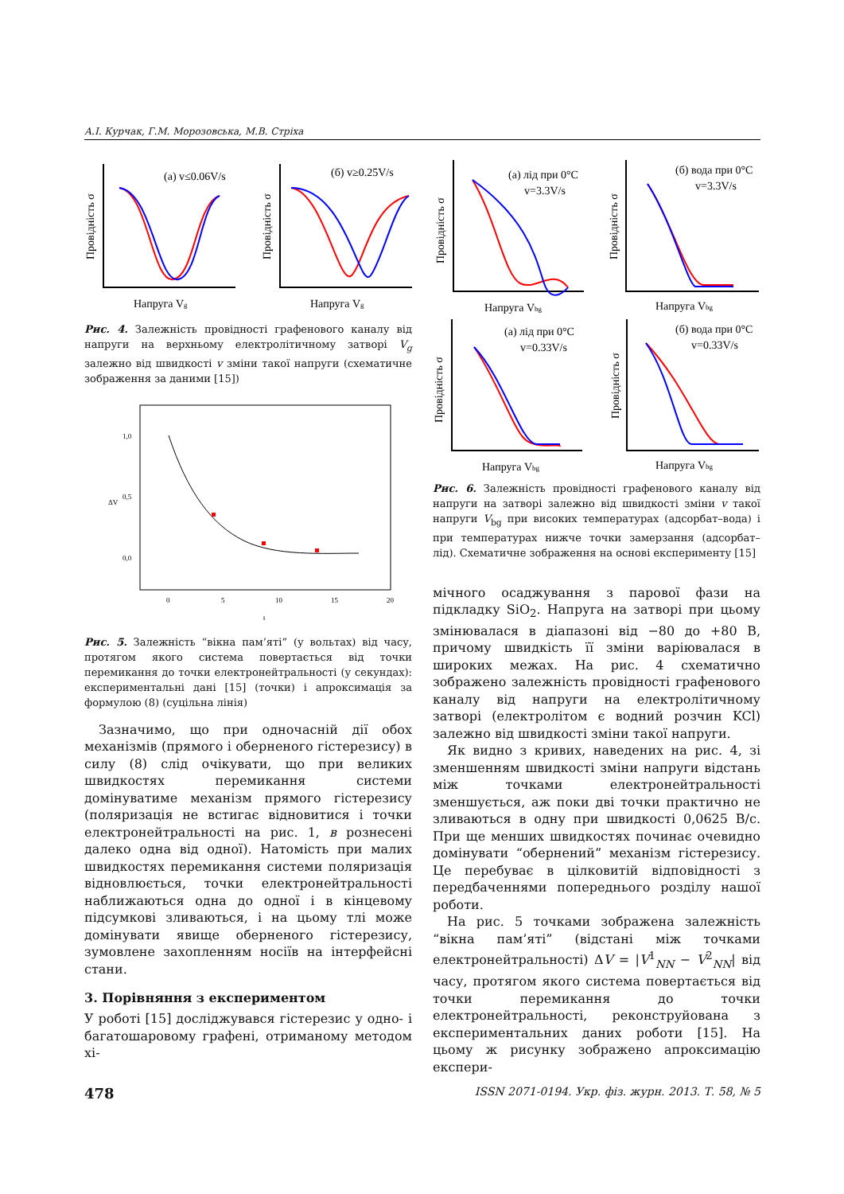А.І. Курчак, Г.М. Морозовська, М.В. Стріха
(а) v≤0.06V/s
(б) v≥0.25V/s
Напруга Vg
Напруга Vg
Провідність σ
Провідність σ
Рис. 4. Залежність провідності графенового каналу від напруги на верхньому електролітичному затворі V<sub>g</sub> залежно від швидкості v зміни такої напруги (схематичне зображення за даними [15])
1,0
0,5
0,0
0
5
10
15
20
t
ΔV
Рис. 5. Залежність “вікна пам’яті” (у вольтах) від часу, протягом якого система повертається від точки перемикання до точки електронейтральності (у секундах): експериментальні дані [15] (точки) і апроксимація за формулою (8) (суцільна лінія)
Зазначимо, що при одночасній дії обох механізмів (прямого і оберненого гістерезису) в силу (8) слід очікувати, що при великих швидкостях перемикання системи домінуватиме механізм прямого гістерезису (поляризація не встигає відновитися і точки електронейтральності на рис. 1, в рознесені далеко одна від одної). Натомість при малих швидкостях перемикання системи поляризація відновлюється, точки електронейтральності наближаються одна до одної і в кінцевому підсумкові зливаються, і на цьому тлі може домінувати явище оберненого гістерезису, зумовлене захопленням носіїв на інтерфейсні стани.
3. Порівняння з експериментом
У роботі [15] досліджувався гістерезис у одно- і багатошаровому графені, отриманому методом хі-
(а) лід при 0°С
v=3.3V/s
(б) вода при 0°С
v=3.3V/s
(а) лід при 0°С
v=0.33V/s
(б) вода при 0°С
v=0.33V/s
Напруга Vbg
Напруга Vbg
Напруга Vbg
Напруга Vbg
Провідність σ
Провідність σ
Провідність σ
Провідність σ
Рис. 6. Залежність провідності графенового каналу від напруги на затворі залежно від швидкості зміни v такої напруги V<sub>bg</sub> при високих температурах (адсорбат–вода) і при температурах нижче точки замерзання (адсорбат–лід). Схематичне зображення на основі експерименту [15]
мічного осаджування з парової фази на підкладку SiO<sub>2</sub>. Напруга на затворі при цьому змінювалася в діапазоні від −80 до +80 В, причому швидкість її зміни варіювалася в широких межах. На рис. 4 схематично зображено залежність провідності графенового каналу від напруги на електролітичному затворі (електролітом є водний розчин KCl) залежно від швидкості зміни такої напруги.
Як видно з кривих, наведених на рис. 4, зі зменшенням швидкості зміни напруги відстань між точками електронейтральності зменшується, аж поки дві точки практично не зливаються в одну при швидкості 0,0625 В/с. При ще менших швидкостях починає очевидно домінувати “обернений” механізм гістерезису. Це перебуває в цілковитій відповідності з передбаченнями попереднього розділу нашої роботи.
На рис. 5 точками зображена залежність “вікна пам’яті” (відстані між точками електронейтральності) ΔV = |V<sup>1</sup><sub>NN</sub> − V<sup>2</sup><sub>NN</sub>| від часу, протягом якого система повертається від точки перемикання до точки електронейтральності, реконструйована з експериментальних даних роботи [15]. На цьому ж рисунку зображено апроксимацію експери-
478 ISSN 2071-0194. Укр. фіз. журн. 2013. Т. 58, № 5